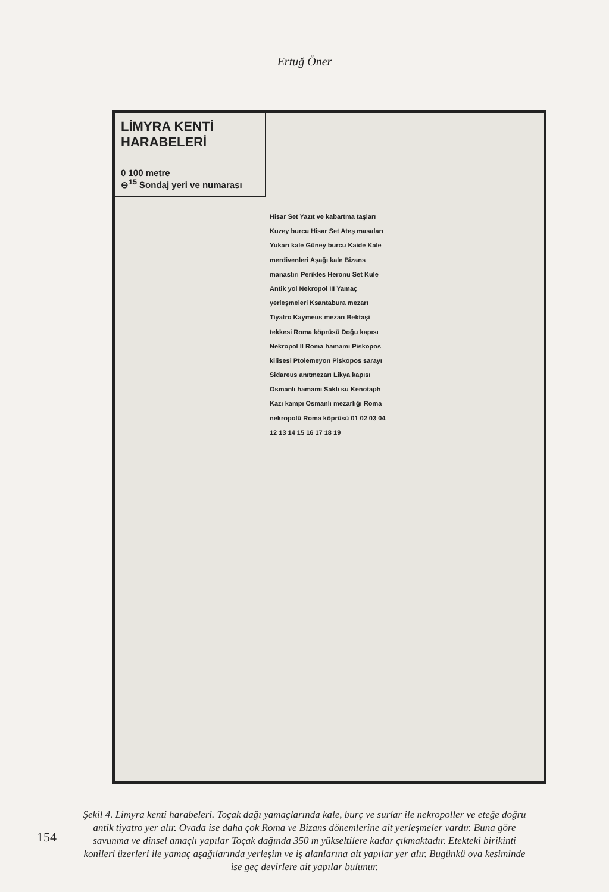Ertuğ Öner
LİMYRA KENTİ HARABELERİ
0 100 metre
⊖<sup>15</sup> Sondaj yeri ve numarası
Hisar Set Yazıt ve kabartma taşları Kuzey burcu Hisar Set Ateş masaları Yukarı kale Güney burcu Kaide Kale merdivenleri Aşağı kale Bizans manastırı Perikles Heronu Set Kule Antik yol Nekropol III Yamaç yerleşmeleri Ksantabura mezarı Tiyatro Kaymeus mezarı Bektaşi tekkesi Roma köprüsü Doğu kapısı Nekropol II Roma hamamı Piskopos kilisesi Ptolemeyon Piskopos sarayı Sidareus anıtmezarı Likya kapısı Osmanlı hamamı Saklı su Kenotaph Kazı kampı Osmanlı mezarlığı Roma nekropolü Roma köprüsü 01 02 03 04 12 13 14 15 16 17 18 19
Şekil 4. Limyra kenti harabeleri. Toçak dağı yamaçlarında kale, burç ve surlar ile nekropoller ve eteğe doğru antik tiyatro yer alır. Ovada ise daha çok Roma ve Bizans dönemlerine ait yerleşmeler vardır. Buna göre savunma ve dinsel amaçlı yapılar Toçak dağında 350 m yükseltilere kadar çıkmaktadır. Etekteki birikinti konileri üzerleri ile yamaç aşağılarında yerleşim ve iş alanlarına ait yapılar yer alır. Bugünkü ova kesiminde ise geç devirlere ait yapılar bulunur.
154